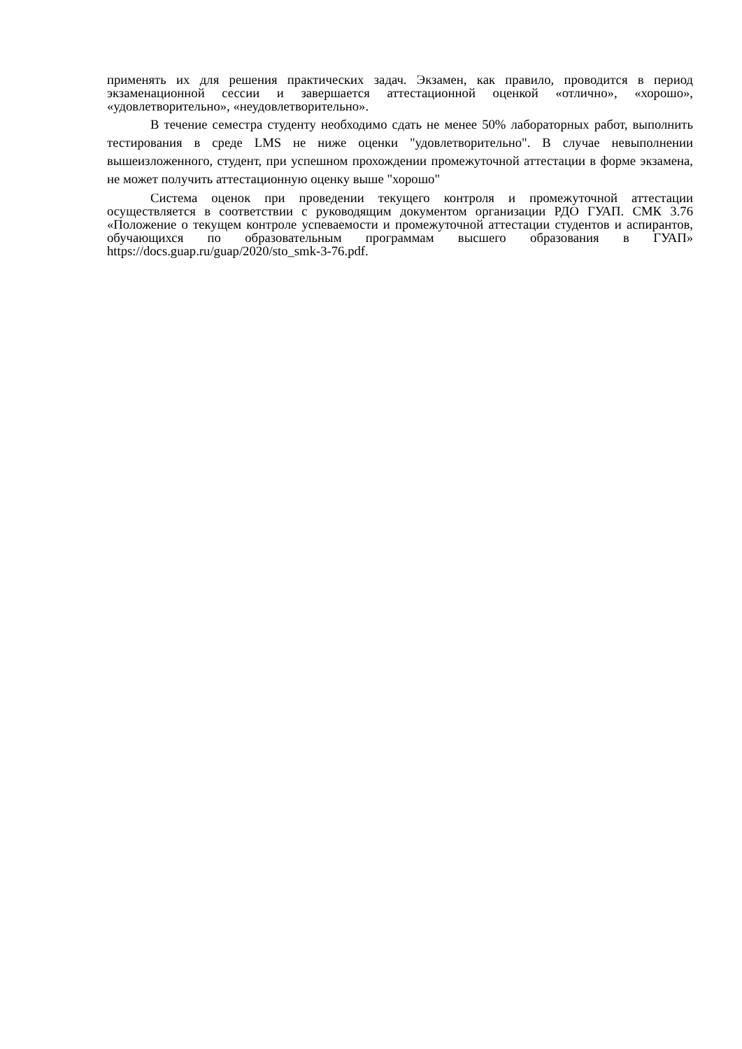применять их для решения практических задач. Экзамен, как правило, проводится в период экзаменационной сессии и завершается аттестационной оценкой «отлично», «хорошо», «удовлетворительно», «неудовлетворительно».
В течение семестра студенту необходимо сдать не менее 50% лабораторных работ, выполнить тестирования в среде LMS не ниже оценки "удовлетворительно". В случае невыполнении вышеизложенного, студент, при успешном прохождении промежуточной аттестации в форме экзамена, не может получить аттестационную оценку выше "хорошо"
Система оценок при проведении текущего контроля и промежуточной аттестации осуществляется в соответствии с руководящим документом организации РДО ГУАП. СМК 3.76 «Положение о текущем контроле успеваемости и промежуточной аттестации студентов и аспирантов, обучающихся по образовательным программам высшего образования в ГУАП» https://docs.guap.ru/guap/2020/sto_smk-3-76.pdf.